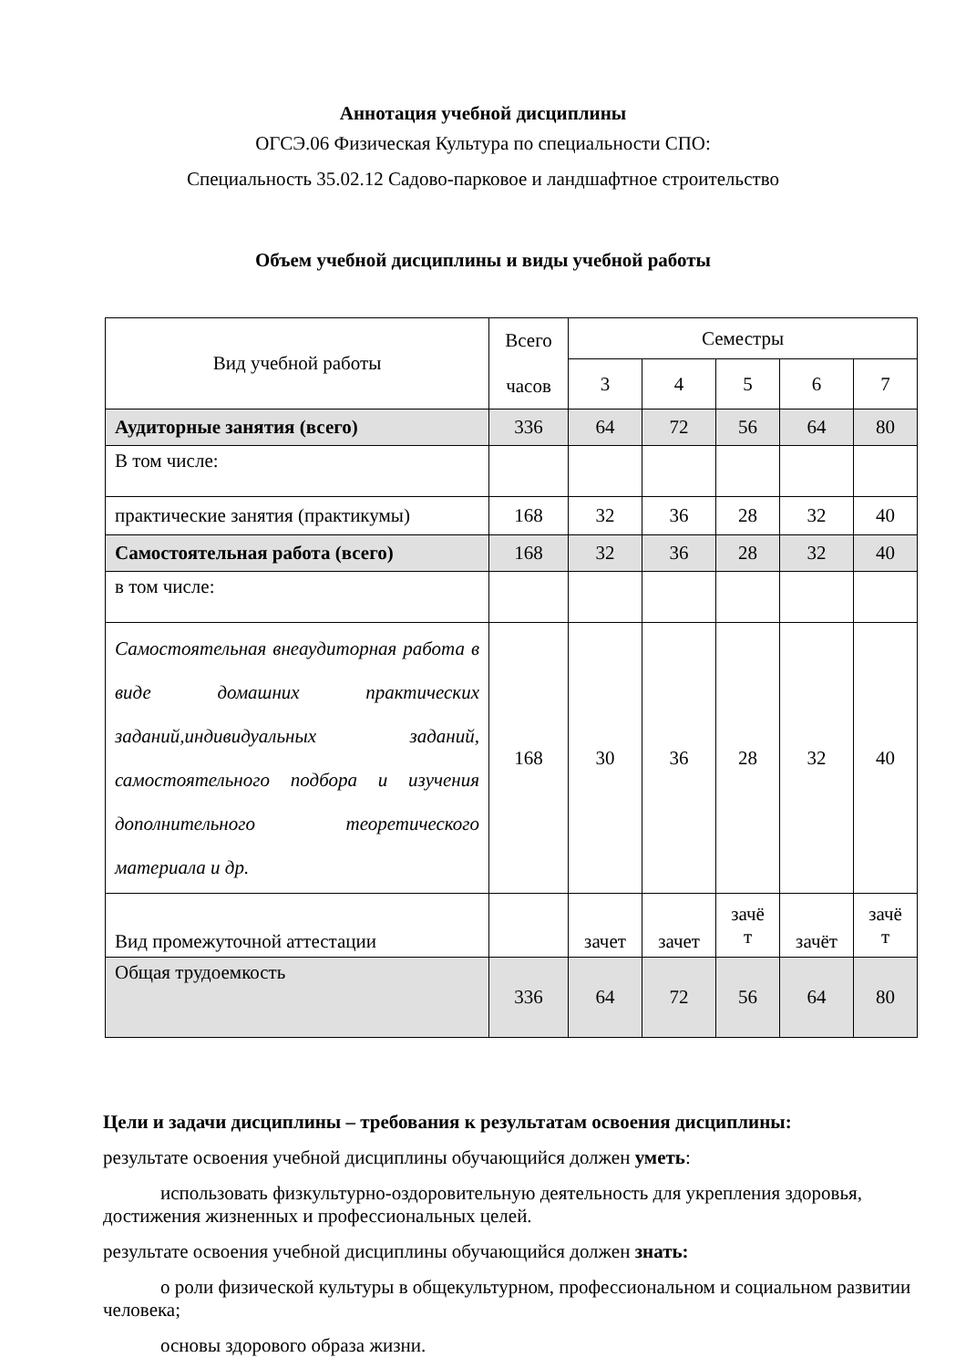Аннотация учебной дисциплины
ОГСЭ.06 Физическая Культура по специальности СПО:
Специальность 35.02.12 Садово-парковое и ландшафтное строительство
Объем учебной дисциплины и виды учебной работы
| Вид учебной работы | Всего часов | Семестры | | | | |
| --- | --- | --- | --- | --- | --- | --- |
| | | 3 | 4 | 5 | 6 | 7 |
| Аудиторные занятия (всего) | 336 | 64 | 72 | 56 | 64 | 80 |
| В том числе: | | | | | | |
| практические занятия (практикумы) | 168 | 32 | 36 | 28 | 32 | 40 |
| Самостоятельная работа (всего) | 168 | 32 | 36 | 28 | 32 | 40 |
| в том числе: | | | | | | |
| Самостоятельная внеаудиторная работа в виде домашних практических заданий,индивидуальных заданий, самостоятельного подбора и изучения дополнительного теоретического материала и др. | 168 | 30 | 36 | 28 | 32 | 40 |
| Вид промежуточной аттестации | | зачет | зачет | зачё т | зачёт | зачё т |
| Общая трудоемкость | 336 | 64 | 72 | 56 | 64 | 80 |
Цели и задачи дисциплины – требования к результатам освоения дисциплины:
результате освоения учебной дисциплины обучающийся должен уметь:
использовать физкультурно-оздоровительную деятельность для укрепления здоровья, достижения жизненных и профессиональных целей.
результате освоения учебной дисциплины обучающийся должен знать:
о роли физической культуры в общекультурном, профессиональном и социальном развитии человека;
основы здорового образа жизни.